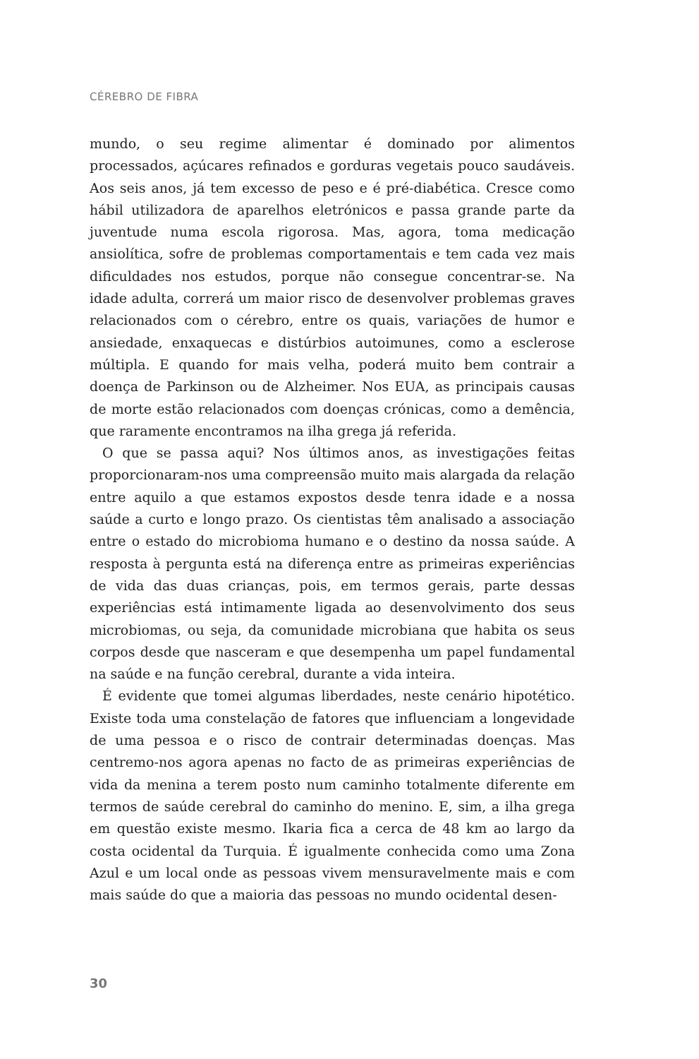CÉREBRO DE FIBRA
mundo, o seu regime alimentar é dominado por alimentos processados, açúcares refinados e gorduras vegetais pouco saudáveis. Aos seis anos, já tem excesso de peso e é pré-diabética. Cresce como hábil utilizadora de aparelhos eletrónicos e passa grande parte da juventude numa escola rigorosa. Mas, agora, toma medicação ansiolítica, sofre de problemas comportamentais e tem cada vez mais dificuldades nos estudos, porque não consegue concentrar-se. Na idade adulta, correrá um maior risco de desenvolver problemas graves relacionados com o cérebro, entre os quais, variações de humor e ansiedade, enxaquecas e distúrbios autoimunes, como a esclerose múltipla. E quando for mais velha, poderá muito bem contrair a doença de Parkinson ou de Alzheimer. Nos EUA, as principais causas de morte estão relacionados com doenças crónicas, como a demência, que raramente encontramos na ilha grega já referida.
O que se passa aqui? Nos últimos anos, as investigações feitas proporcionaram-nos uma compreensão muito mais alargada da relação entre aquilo a que estamos expostos desde tenra idade e a nossa saúde a curto e longo prazo. Os cientistas têm analisado a associação entre o estado do microbioma humano e o destino da nossa saúde. A resposta à pergunta está na diferença entre as primeiras experiências de vida das duas crianças, pois, em termos gerais, parte dessas experiências está intimamente ligada ao desenvolvimento dos seus microbiomas, ou seja, da comunidade microbiana que habita os seus corpos desde que nasceram e que desempenha um papel fundamental na saúde e na função cerebral, durante a vida inteira.
É evidente que tomei algumas liberdades, neste cenário hipotético. Existe toda uma constelação de fatores que influenciam a longevidade de uma pessoa e o risco de contrair determinadas doenças. Mas centremo-nos agora apenas no facto de as primeiras experiências de vida da menina a terem posto num caminho totalmente diferente em termos de saúde cerebral do caminho do menino. E, sim, a ilha grega em questão existe mesmo. Ikaria fica a cerca de 48 km ao largo da costa ocidental da Turquia. É igualmente conhecida como uma Zona Azul e um local onde as pessoas vivem mensuravelmente mais e com mais saúde do que a maioria das pessoas no mundo ocidental desen-
30